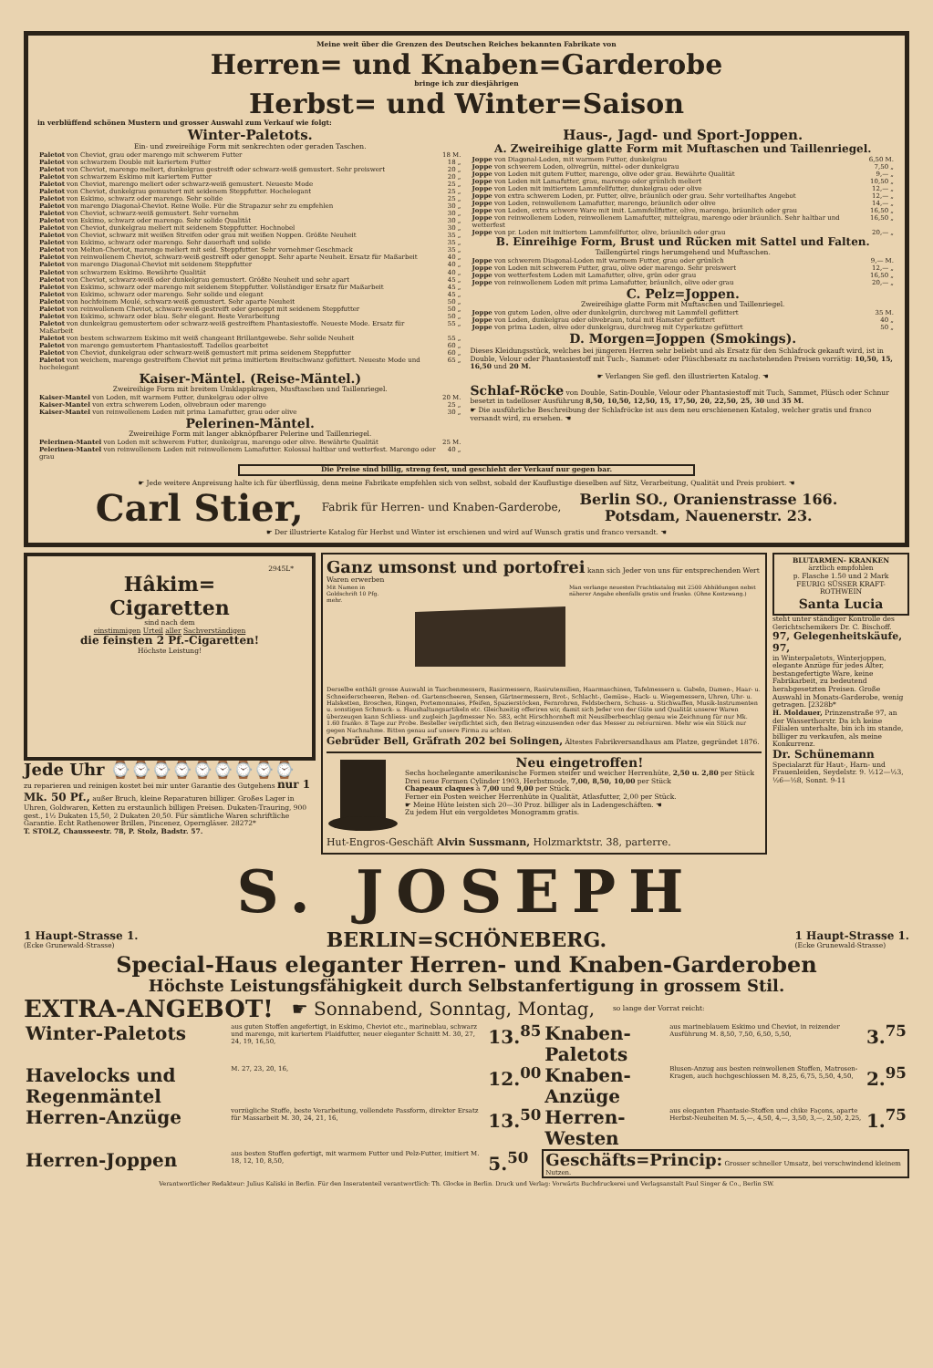Meine weit über die Grenzen des Deutschen Reiches bekannten Fabrikate von
Herren= und Knaben=Garderobe
bringe ich zur diesjährigen
Herbst= und Winter=Saison
in verblüffend schönen Mustern und grosser Auswahl zum Verkauf wie folgt:
Winter-Paletots.
Ein- und zweireihige Form mit senkrechten oder geraden Taschen.
| Paletot von Cheviot, grau oder marengo mit schwerem Futter | 18 M. |
| Paletot von schwarzem Double mit kariertem Futter | 18 „ |
| Paletot von Cheviot, marengo meliert, dunkelgrau gestreift oder schwarz-weiß gemustert. Sehr preiswert | 20 „ |
| Paletot von schwarzem Eskimo mit kariertem Futter | 20 „ |
| Paletot von Cheviot, marengo meliert oder schwarz-weiß gemustert. Neueste Mode | 25 „ |
| Paletot von Cheviot, dunkelgrau gemustert mit seidenem Steppfutter. Hochelegant | 25 „ |
| Paletot von Eskimo, schwarz oder marengo. Sehr solide | 25 „ |
| Paletot von marengo Diagonal-Cheviot. Reine Wolle. Für die Strapazur sehr zu empfehlen | 30 „ |
| Paletot von Cheviot, schwarz-weiß gemustert. Sehr vornehm | 30 „ |
| Paletot von Eskimo, schwarz oder marengo. Sehr solide Qualität | 30 „ |
| Paletot von Cheviot, dunkelgrau meliert mit seidenem Steppfutter. Hochnobel | 30 „ |
| Paletot von Cheviot, schwarz mit weißen Streifen oder grau mit weißen Noppen. Größte Neuheit | 35 „ |
| Paletot von Eskimo, schwarz oder marengo. Sehr dauerhaft und solide | 35 „ |
| Paletot von Melton-Cheviot, marengo meliert mit seid. Steppfutter. Sehr vornehmer Geschmack | 35 „ |
| Paletot von reinwollenem Cheviot, schwarz-weiß gestreift oder genoppt. Sehr aparte Neuheit. Ersatz für Maßarbeit | 40 „ |
| Paletot von marengo Diagonal-Cheviot mit seidenem Steppfutter | 40 „ |
| Paletot von schwarzem Eskimo. Bewährte Qualität | 40 „ |
| Paletot von Cheviot, schwarz-weiß oder dunkelgrau gemustert. Größte Neuheit und sehr apart | 45 „ |
| Paletot von Eskimo, schwarz oder marengo mit seidenem Steppfutter. Vollständiger Ersatz für Maßarbeit | 45 „ |
| Paletot von Eskimo, schwarz oder marengo. Sehr solide und elegant | 45 „ |
| Paletot von hochfeinem Moulé, schwarz-weiß gemustert. Sehr aparte Neuheit | 50 „ |
| Paletot von reinwollenem Cheviot, schwarz-weiß gestreift oder genoppt mit seidenem Steppfutter | 50 „ |
| Paletot von Eskimo, schwarz oder blau. Sehr elegant. Beste Verarbeitung | 50 „ |
| Paletot von dunkelgrau gemustertem oder schwarz-weiß gestreiftem Phantasiestoffe. Neueste Mode. Ersatz für Maßarbeit | 55 „ |
| Paletot von bestem schwarzem Eskimo mit weiß changeant Brillantgewebe. Sehr solide Neuheit | 55 „ |
| Paletot von marengo gemustertem Phantasiestoff. Tadellos gearbeitet | 60 „ |
| Paletot von Cheviot, dunkelgrau oder schwarz-weiß gemustert mit prima seidenem Steppfutter | 60 „ |
| Paletot von weichem, marengo gestreiftem Cheviot mit prima imitiertem Breitschwanz gefüttert. Neueste Mode und hochelegant | 65 „ |
Kaiser-Mäntel. (Reise-Mäntel.)
Zweireihige Form mit breitem Umklappkragen, Musftaschen und Taillenriegel.
| Kaiser-Mantel von Loden, mit warmem Futter, dunkelgrau oder olive | 20 M. |
| Kaiser-Mantel von extra schwerem Loden, olivebraun oder marengo | 25 „ |
| Kaiser-Mantel von reinwollenem Loden mit prima Lamafutter, grau oder olive | 30 „ |
Pelerinen-Mäntel.
Zweireihige Form mit langer abknöpfbarer Pelerine und Taillenriegel.
| Pelerinen-Mantel von Loden mit schwerem Futter, dunkelgrau, marengo oder olive. Bewährte Qualität | 25 M. |
| Pelerinen-Mantel von reinwollenem Loden mit reinwollenem Lamafutter. Kolossal haltbar und wetterfest. Marengo oder grau | 40 „ |
Haus-, Jagd- und Sport-Joppen.
A. Zweireihige glatte Form mit Muftaschen und Taillenriegel.
| Joppe von Diagonal-Loden, mit warmem Futter, dunkelgrau | 6,50 M. |
| Joppe von schwerem Loden, olivegrün, mittel- oder dunkelgrau | 7,50 „ |
| Joppe von Loden mit gutem Futter, marengo, olive oder grau. Bewährte Qualität | 9,— „ |
| Joppe von Loden mit Lamafutter, grau, marengo oder grünlich meliert | 10,50 „ |
| Joppe von Loden mit imitiertem Lammfellfutter, dunkelgrau oder olive | 12,— „ |
| Joppe von extra schwerem Loden, pr. Futter, olive, bräunlich oder grau. Sehr vorteilhaftes Angebot | 12,— „ |
| Joppe von Loden, reinwollenem Lamafutter, marengo, bräunlich oder olive | 14,— „ |
| Joppe von Loden, extra schwere Ware mit imit. Lammfellfutter, olive, marengo, bräunlich oder grau | 16,50 „ |
| Joppe von reinwollenem Loden, reinwollenem Lamafutter, mittelgrau, marengo oder bräunlich. Sehr haltbar und wetterfest | 16,50 „ |
| Joppe von pr. Loden mit imitiertem Lammfellfutter, olive, bräunlich oder grau | 20,— „ |
B. Einreihige Form, Brust und Rücken mit Sattel und Falten.
Taillengürtel rings herumgehend und Muftaschen.
| Joppe von schwerem Diagonal-Loden mit warmem Futter, grau oder grünlich | 9,— M. |
| Joppe von Loden mit schwerem Futter, grau, olive oder marengo. Sehr preiswert | 12,— „ |
| Joppe von wetterfestem Loden mit Lamafutter, olive, grün oder grau | 16,50 „ |
| Joppe von reinwollenem Loden mit prima Lamafutter, bräunlich, olive oder grau | 20,— „ |
C. Pelz=Joppen.
Zweireihige glatte Form mit Muftaschen und Taillenriegel.
| Joppe von gutem Loden, olive oder dunkelgrün, durchweg mit Lammfell gefüttert | 35 M. |
| Joppe von Loden, dunkelgrau oder olivebraun, total mit Hamster gefüttert | 40 „ |
| Joppe von prima Loden, olive oder dunkelgrau, durchweg mit Cyperkatze gefüttert | 50 „ |
D. Morgen=Joppen (Smokings).
Dieses Kleidungsstück, welches bei jüngeren Herren sehr beliebt und als Ersatz für den Schlafrock gekauft wird, ist in Double, Velour oder Phantasiestoff mit Tuch-, Sammet- oder Plüschbesatz zu nachstehenden Preisen vorrätig: 10,50, 15, 16,50 und 20 M.
☛ Verlangen Sie gefl. den illustrierten Katalog. ☚
Schlaf-Röcke von Double, Satin-Double, Velour oder Phantasiestoff mit Tuch, Sammet, Plüsch oder Schnur besetzt in tadelloser Ausführung 8,50, 10,50, 12,50, 15, 17,50, 20, 22,50, 25, 30 und 35 M.
☛ Die ausführliche Beschreibung der Schlafröcke ist aus dem neu erschienenen Katalog, welcher gratis und franco versandt wird, zu ersehen. ☚
Die Preise sind billig, streng fest, und geschieht der Verkauf nur gegen bar.
☛ Jede weitere Anpreisung halte ich für überflüssig, denn meine Fabrikate empfehlen sich von selbst, sobald der Kauflustige dieselben auf Sitz, Verarbeitung, Qualität und Preis probiert. ☚
Carl Stier, Fabrik für Herren- und Knaben-Garderobe, Berlin SO., Oranienstrasse 166.
Potsdam, Nauenerstr. 23.
☛ Der illustrierte Katalog für Herbst und Winter ist erschienen und wird auf Wunsch gratis und franco versandt. ☚
2945L*
Hâkim=
Cigaretten
sind nach dem
einstimmigen Urteil aller Sachverständigen
die feinsten 2 Pf.-Cigaretten!
Höchste Leistung!
Jede Uhr ⌚⌚⌚⌚⌚⌚⌚⌚⌚
zu reparieren und reinigen kostet bei mir unter Garantie des Gutgehens nur 1 Mk. 50 Pf., außer Bruch, kleine Reparaturen billiger. Großes Lager in Uhren, Goldwaren, Ketten zu erstaunlich billigen Preisen. Dukaten-Trauring, 900 gest., 1½ Dukaten 15,50, 2 Dukaten 20,50. Für sämtliche Waren schriftliche Garantie. Echt Rathenower Brillen, Pincenez, Operngläser. 28272*
T. STOLZ, Chausseestr. 78, P. Stolz, Badstr. 57.
Ganz umsonst und portofrei kann sich Jeder von uns für entsprechenden Wert Waren erwerben
Mit Namen in Goldschrift 10 Pfg. mehr.
Man verlange neuesten Prachtkatalog mit 2500 Abbildungen nebst näherer Angabe ebenfalls gratis und franko. (Ohne Kostzwang.)
Derselbe enthält grosse Auswahl in Taschenmessern, Rasirmessern, Rasirutensilien, Haarmaschinen, Tafelmessern u. Gabeln, Damen-, Haar- u. Schneiderscheeren, Reben- od. Gartenscheeren, Sensen, Gärtnermessern, Brot-, Schlacht-, Gemüse-, Hack- u. Wiegemessern, Uhren, Uhr- u. Halsketten, Broschen, Ringen, Portemonnaies, Pfeifen, Spazierstöcken, Fernrohren, Feldstechern, Schuss- u. Stichwaffen, Musik-Instrumenten u. sonstigen Schmuck- u. Haushaltungsartikeln etc. Gleichzeitig offeriren wir, damit sich Jeder von der Güte und Qualität unserer Waren überzeugen kann Schliess- und zugleich Jagdmesser No. 583, echt Hirschhornheft mit Neusilberbeschlag genau wie Zeichnung für nur Mk. 1.60 franko. 8 Tage zur Probe. Besteller verpflichtet sich, den Betrag einzusenden oder das Messer zu retourniren. Mehr wie ein Stück nur gegen Nachnahme. Bitten genau auf unsere Firma zu achten.
Gebrüder Bell, Gräfrath 202 bei Solingen, Ältestes Fabrikversandhaus am Platze, gegründet 1876.
Neu eingetroffen!
Sechs hochelegante amerikanische Formen steifer und weicher Herrenhüte, 2,50 u. 2,80 per Stück
Drei neue Formen Cylinder 1903, Herbstmode, 7,00, 8,50, 10,00 per Stück
Chapeaux claques à 7,00 und 9,00 per Stück.
Ferner ein Posten weicher Herrenhüte in Qualität, Atlasfutter, 2,00 per Stück.
☛ Meine Hüte leisten sich 20—30 Proz. billiger als in Ladengeschäften. ☚
Zu jedem Hut ein vergoldetes Monogramm gratis.
Hut-Engros-Geschäft Alvin Sussmann, Holzmarktstr. 38, parterre.
BLUTARMEN- KRANKEN
ärztlich empfohlen
p. Flasche 1.50 und 2 Mark
FEURIG SÜSSER KRAFT-ROTHWEIN
Santa Lucia
steht unter ständiger Kontrolle des Gerichtschemikers Dr. C. Bischoff.
97, Gelegenheitskäufe, 97,
in Winterpaletots, Winterjoppen, elegante Anzüge für jedes Alter, bestangefertigte Ware, keine Fabrikarbeit, zu bedeutend herabgesetzten Preisen. Große Auswahl in Monats-Garderobe, wenig getragen. [2328b*
H. Moldauer, Prinzenstraße 97, an der Wasserthorstr. Da ich keine Filialen unterhalte, bin ich im stande, billiger zu verkaufen, als meine Konkurrenz.
Dr. Schünemann
Specialarzt für Haut-, Harn- und Frauenleiden, Seydelstr. 9. ½12—½3, ½6—½8, Sonnt. 9-11
S. JOSEPH
1 Haupt-Strasse 1.
(Ecke Grunewald-Strasse)
BERLIN=SCHÖNEBERG.
1 Haupt-Strasse 1.
(Ecke Grunewald-Strasse)
Special-Haus eleganter Herren- und Knaben-Garderoben
Höchste Leistungsfähigkeit durch Selbstanfertigung in grossem Stil.
EXTRA-ANGEBOT! ☛ Sonnabend, Sonntag, Montag, so lange der Vorrat reicht:
| Winter-Paletots | aus guten Stoffen angefertigt, in Eskimo, Cheviot etc., marineblau, schwarz und marengo, mit kariertem Plaidfutter, neuer eleganter Schnitt M. 30, 27, 24, 19, 16,50, | 13.<sup>85</sup> | Knaben-Paletots | aus marineblauem Eskimo und Cheviot, in reizender Ausführung M. 8,50, 7,50, 6,50, 5,50, | 3.<sup>75</sup> |
| Havelocks und Regenmäntel | M. 27, 23, 20, 16, | 12.<sup>00</sup> | Knaben-Anzüge | Blusen-Anzug aus besten reinwollenen Stoffen, Matrosen-Kragen, auch hochgeschlossen M. 8,25, 6,75, 5,50, 4,50, | 2.<sup>95</sup> |
| Herren-Anzüge | vorzügliche Stoffe, beste Verarbeitung, vollendete Passform, direkter Ersatz für Massarbeit M. 30, 24, 21, 16, | 13.<sup>50</sup> | Herren-Westen | aus eleganten Phantasie-Stoffen und chike Façons, aparte Herbst-Neuheiten M. 5,—, 4,50, 4,—, 3,50, 3,—, 2,50, 2,25, | 1.<sup>75</sup> |
| Herren-Joppen | aus besten Stoffen gefertigt, mit warmem Futter und Pelz-Futter, imitiert M. 18, 12, 10, 8,50, | 5.<sup>50</sup> | Geschäfts=Princip: Grosser schneller Umsatz, bei verschwindend kleinem Nutzen. | | |
Verantwortlicher Redakteur: Julius Kaliski in Berlin. Für den Inseratenteil verantwortlich: Th. Glocke in Berlin. Druck und Verlag: Vorwärts Buchdruckerei und Verlagsanstalt Paul Singer & Co., Berlin SW.